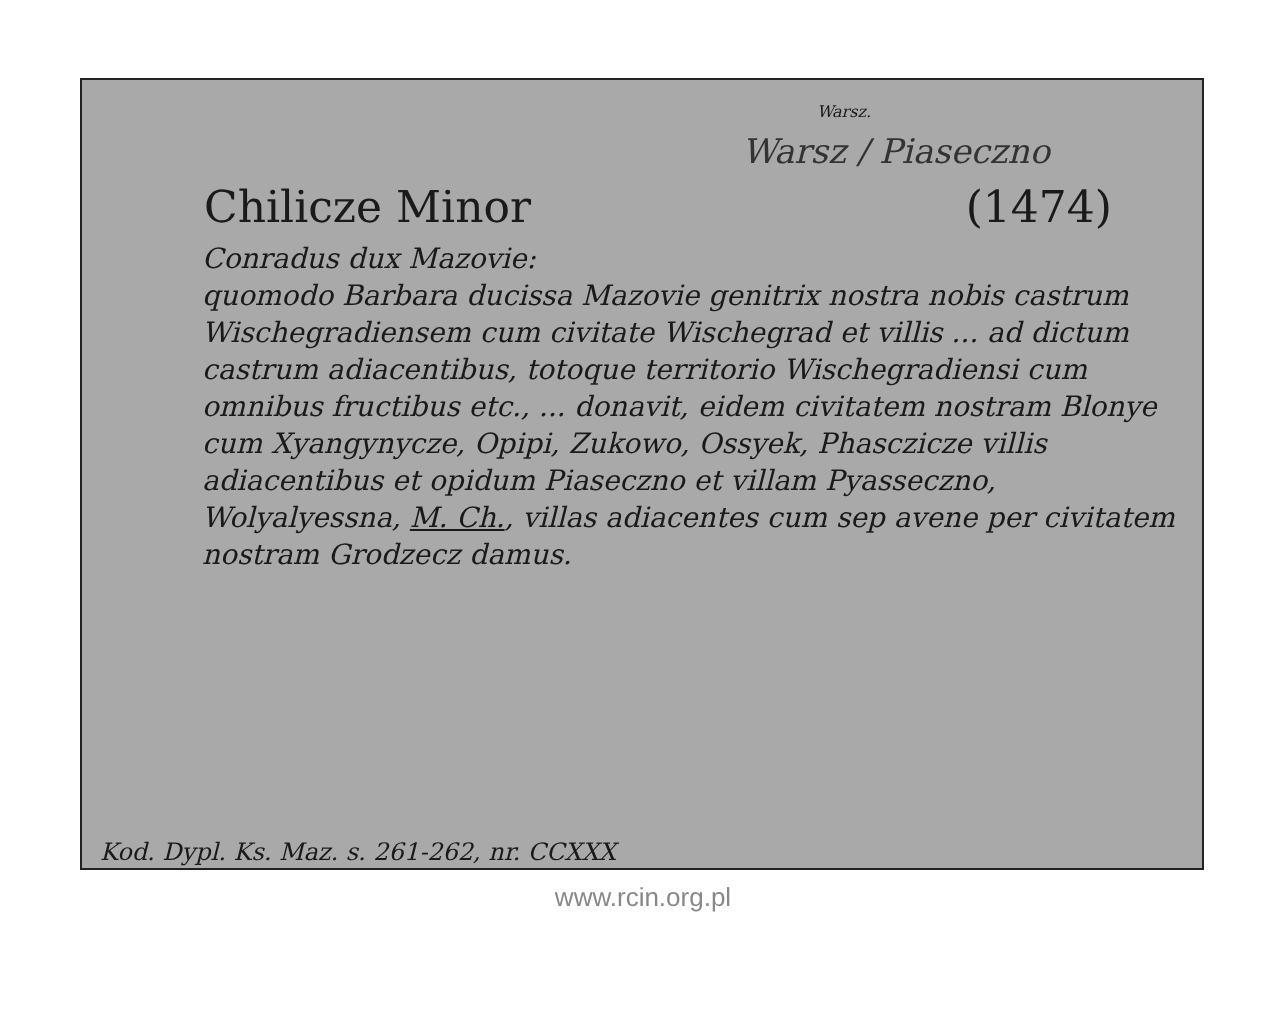Warsz.
Warsz / Piaseczno
Chilicze Minor (1474)
Conradus dux Mazovie:
quomodo Barbara ducissa Mazovie genitrix nostra nobis castrum Wischegradiensem cum civitate Wischegrad et villis ... ad dictum castrum adiacentibus, totoque territorio Wischegradiensi cum omnibus fructibus etc., ... donavit, eidem civitatem nostram Blonye cum Xyangynycze, Opipi, Zukowo, Ossyek, Phasczicze villis adiacentibus et opidum Piaseczno et villam Pyasseczno, Wolyalyessna, M. Ch., villas adiacentes cum sep avene per civitatem nostram Grodzecz damus.
Kod. Dypl. Ks. Maz. s. 261-262, nr. CCXXX
www.rcin.org.pl